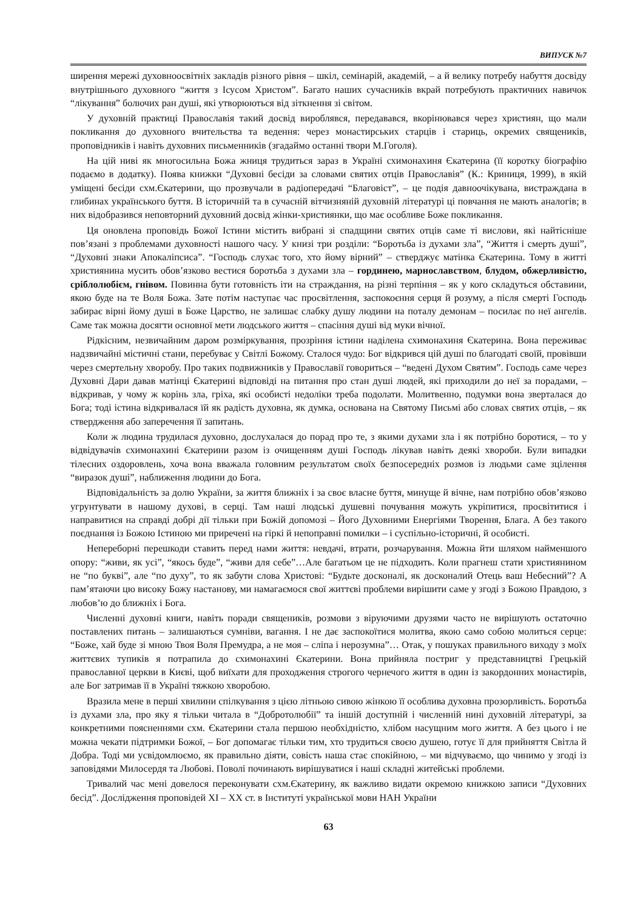ВИПУСК №7
ширення мережі духовноосвітніх закладів різного рівня – шкіл, семінарій, академій, – а й велику потребу набуття досвіду внутрішнього духовного “життя з Ісусом Христом”. Багато наших сучасників вкрай потребують практичних навичок “лікування” болючих ран душі, які утворюються від зіткнення зі світом.
У духовній практиці Православія такий досвід вироблявся, передавався, вкорінювався через християн, що мали покликання до духовного вчительства та ведення: через монастирських старців і стариць, окремих священиків, проповідників і навіть духовних письменників (згадаймо останні твори М.Гоголя).
На цій ниві як многосильна Божа жниця трудиться зараз в Україні схимонахиня Єкатерина (її коротку біографію подаємо в додатку). Поява книжки “Духовні бесіди за словами святих отців Православія” (К.: Криниця, 1999), в якій уміщені бесіди схм.Єкатерини, що прозвучали в радіопередачі “Благовіст”, – це подія давноочікувана, вистраждана в глибинах українського буття. В історичній та в сучасній вітчизняній духовній літературі ці повчання не мають аналогів; в них відобразився неповторний духовний досвід жінки-християнки, що має особливе Боже покликання.
Ця оновлена проповідь Божої Істини містить вибрані зі спадщини святих отців саме ті вислови, які найтісніше пов’язані з проблемами духовності нашого часу. У книзі три розділи: “Боротьба із духами зла”, “Життя і смерть душі”, “Духовні знаки Апокаліпсиса”. “Господь слухає того, хто йому вірний” – стверджує матінка Єкатерина. Тому в житті християнина мусить обов’язково вестися боротьба з духами зла – гординею, марнославством, блудом, обжерливістю, сріблолюбієм, гнівом. Повинна бути готовність іти на страждання, на різні терпіння – як у кого складуться обставини, якою буде на те Воля Божа. Зате потім наступає час просвітлення, заспокоєння серця й розуму, а після смерті Господь забирає вірні йому душі в Боже Царство, не залишає слабку душу людини на поталу демонам – посилає по неї ангелів. Саме так можна досягти основної мети людського життя – спасіння душі від муки вічної.
Рідкісним, незвичайним даром розміркування, прозріння істини наділена схимонахиня Єкатерина. Вона переживає надзвичайні містичні стани, перебуває у Світлі Божому. Сталося чудо: Бог відкрився цій душі по благодаті своїй, провівши через смертельну хворобу. Про таких подвижників у Православії говориться – “ведені Духом Святим”. Господь саме через Духовні Дари давав матінці Єкатерині відповіді на питання про стан душі людей, які приходили до неї за порадами, – відкривав, у чому ж корінь зла, гріха, які особисті недоліки треба подолати. Молитвенно, подумки вона зверталася до Бога; тоді істина відкривалася їй як радість духовна, як думка, основана на Святому Письмі або словах святих отців, – як ствердження або заперечення її запитань.
Коли ж людина трудилася духовно, дослухалася до порад про те, з якими духами зла і як потрібно боротися, – то у відвідувачів схимонахині Єкатерини разом із очищенням душі Господь лікував навіть деякі хвороби. Були випадки тілесних оздоровлень, хоча вона вважала головним результатом своїх безпосередніх розмов із людьми саме зцілення “виразок душі”, наближення людини до Бога.
Відповідальність за долю України, за життя ближніх і за своє власне буття, минуще й вічне, нам потрібно обов’язково угрунтувати в нашому духові, в серці. Там наші людські душевні почування можуть укріпитися, просвітитися і направитися на справді добрі дії тільки при Божій допомозі – Його Духовними Енергіями Творення, Блага. А без такого поєднання із Божою Істиною ми приречені на гіркі й непоправні помилки – і суспільно-історичні, й особисті.
Непереборні перешкоди ставить перед нами життя: невдачі, втрати, розчарування. Можна йти шляхом найменшого опору: “живи, як усі”, “якось буде”, “живи для себе”…Але багатьом це не підходить. Коли прагнеш стати християнином не “по букві”, але “по духу”, то як забути слова Христові: “Будьте досконалі, як досконалий Отець ваш Небесний”? А пам’ятаючи цю високу Божу настанову, ми намагаємося свої життєві проблеми вирішити саме у згоді з Божою Правдою, з любов’ю до ближніх і Бога.
Численні духовні книги, навіть поради священиків, розмови з віруючими друзями часто не вирішують остаточно поставлених питань – залишаються сумніви, вагання. І не дає заспокоїтися молитва, якою само собою молиться серце: “Боже, хай буде зі мною Твоя Воля Премудра, а не моя – сліпа і нерозумна”… Отак, у пошуках правильного виходу з моїх життєвих тупиків я потрапила до схимонахині Єкатерини. Вона прийняла постриг у представництві Грецькій православної церкви в Києві, щоб виїхати для проходження строгого чернечого життя в один із закордонних монастирів, але Бог затримав її в Україні тяжкою хворобою.
Вразила мене в перші хвилини спілкування з цією літньою сивою жінкою її особлива духовна прозорливість. Боротьба із духами зла, про яку я тільки читала в “Добротолюбії” та іншій доступній і численній нині духовній літературі, за конкретними поясненнями схм. Єкатерини стала першою необхідністю, хлібом насущним мого життя. А без цього і не можна чекати підтримки Божої, – Бог допомагає тільки тим, хто трудиться своєю душею, готує її для прийняття Світла й Добра. Тоді ми усвідомлюємо, як правильно діяти, совість наша стає спокійною, – ми відчуваємо, що чинимо у згоді із заповідями Милосердя та Любові. Поволі починають вирішуватися і наші складні житейські проблеми.
Тривалий час мені довелося переконувати схм.Єкатерину, як важливо видати окремою книжкою записи “Духовних бесід”. Дослідження проповідей XI – XX ст. в Інституті української мови НАН України
63